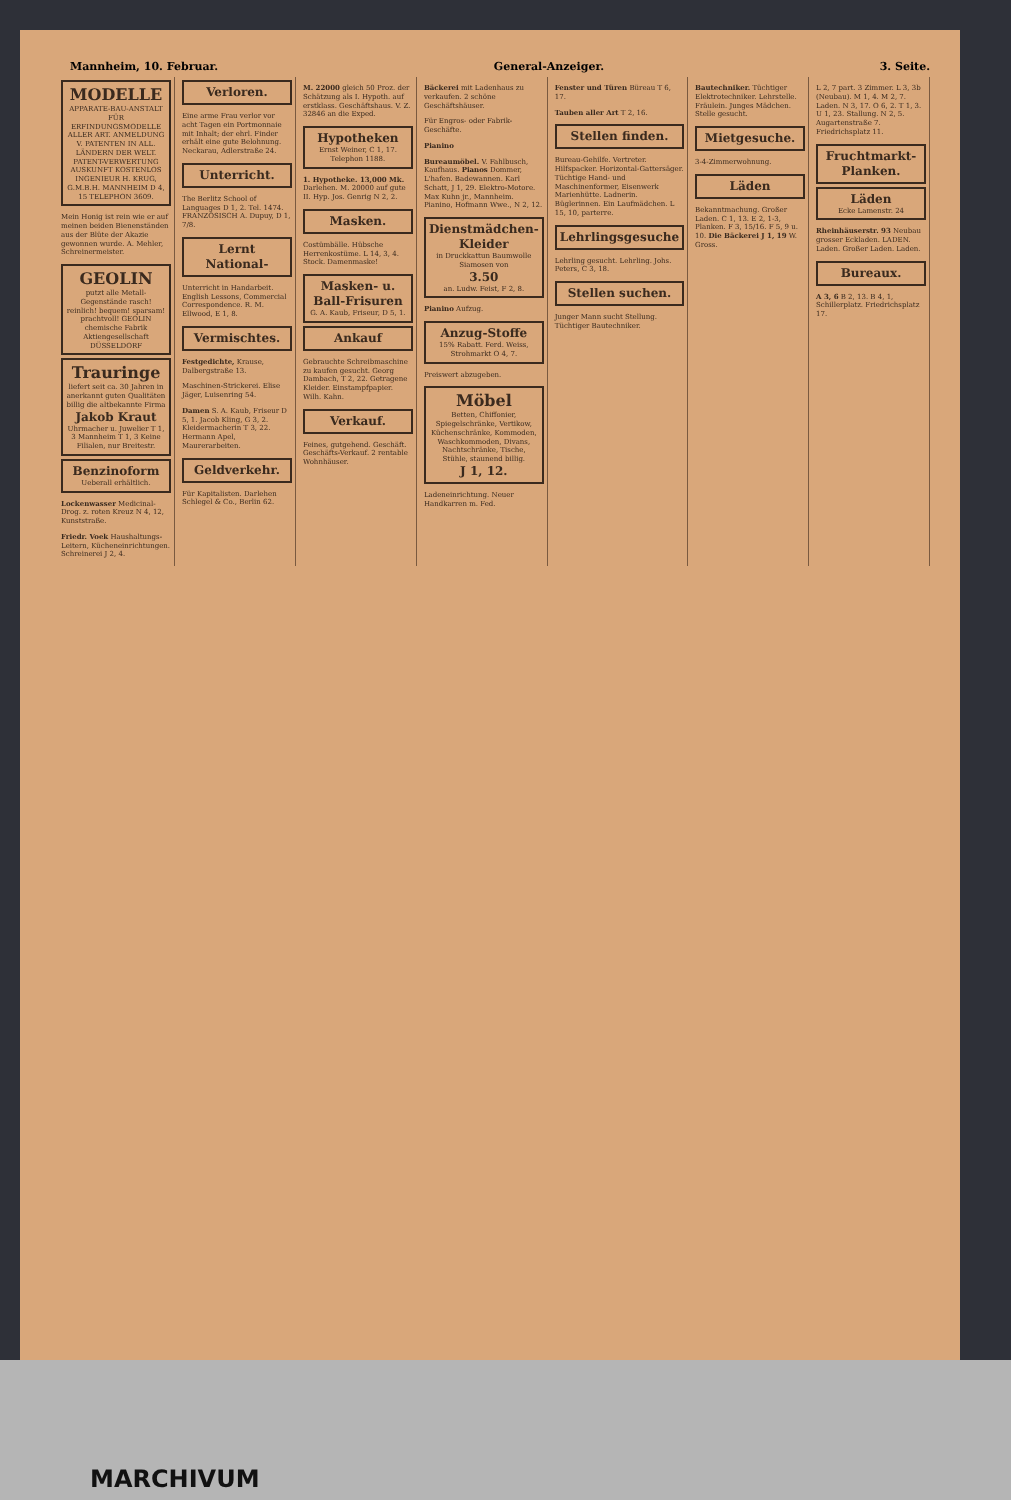Mannheim, 10. Februar. General-Anzeiger. 3. Seite.
MODELLE
APPARATE-BAU-ANSTALT FÜR ERFINDUNGSMODELLE ALLER ART. ANMELDUNG V. PATENTEN IN ALL. LÄNDERN DER WELT. PATENT-VERWERTUNG AUSKUNFT KOSTENLOS INGENIEUR H. KRUG, G.M.B.H. MANNHEIM D 4, 15 TELEPHON 3609.
Mein Honig ist rein wie er auf meinen beiden Bienenständen aus der Blüte der Akazie gewonnen wurde. A. Mehler, Schreinermeister.
GEOLIN
putzt alle Metall-Gegenstände rasch! reinlich! bequem! sparsam! prachtvoll! GEOLIN chemische Fabrik Aktiengesellschaft DÜSSELDORF
Trauringe
liefert seit ca. 30 Jahren in anerkannt guten Qualitäten billig die altbekannte Firma
Jakob Kraut
Uhrmacher u. Juwelier T 1, 3 Mannheim T 1, 3 Keine Filialen, nur Breitestr.
Benzinoform
Ueberall erhältlich.
Lockenwasser Medicinal-Drog. z. roten Kreuz N 4, 12, Kunststraße.
Friedr. Voek Haushaltungs-Leitern, Kücheneinrichtungen. Schreinerei J 2, 4.
Verloren.
Eine arme Frau verlor vor acht Tagen ein Portmonnaie mit Inhalt; der ehrl. Finder erhält eine gute Belohnung. Neckarau, Adlerstraße 24.
Unterricht.
The Berlitz School of Languages D 1, 2. Tel. 1474. FRANZÖSISCH A. Dupuy, D 1, 7/8.
Lernt National-
Unterricht in Handarbeit. English Lessons, Commercial Correspondence. R. M. Ellwood, E 1, 8.
Vermischtes.
Festgedichte, Krause, Dalbergstraße 13.
Maschinen-Strickerei. Elise Jäger, Luisenring 54.
Damen S. A. Kaub, Friseur D 5, 1. Jacob Kling, G 3, 2. Kleidermacherin T 3, 22. Hermann Apel, Maurerarbeiten.
Geldverkehr.
Für Kapitalisten. Darlehen Schlegel & Co., Berlin 62.
M. 22000 gleich 50 Proz. der Schätzung als I. Hypoth. auf erstklass. Geschäftshaus. V. Z. 32846 an die Exped.
Hypotheken
Ernst Weiner, C 1, 17. Telephon 1188.
1. Hypotheke. 13,000 Mk. Darlehen. M. 20000 auf gute II. Hyp. Jos. Genrig N 2, 2.
Masken.
Costümbälle. Hübsche Herrenkostüme. L 14, 3, 4. Stock. Damenmaske!
Masken- u. Ball-Frisuren
G. A. Kaub, Friseur, D 5, 1.
Ankauf
Gebrauchte Schreibmaschine zu kaufen gesucht. Georg Dambach, T 2, 22. Getragene Kleider. Einstampfpapier. Wilh. Kahn.
Verkauf.
Feines, gutgehend. Geschäft. Geschäfts-Verkauf. 2 rentable Wohnhäuser.
Bäckerei mit Ladenhaus zu verkaufen. 2 schöne Geschäftshäuser.
Für Engros- oder Fabrik-Geschäfte.
Pianino
Bureaumöbel. V. Fahlbusch, Kaufhaus. Pianos Dommer, L'hafen. Badewannen. Karl Schatt, J 1, 29. Elektro-Motore. Max Kuhn jr., Mannheim. Pianino, Hofmann Wwe., N 2, 12.
Dienstmädchen-Kleider
in Druckkattun Baumwolle Siamosen von
3.50
an. Ludw. Feist, F 2, 8.
Pianino Aufzug.
Anzug-Stoffe
15% Rabatt. Ferd. Weiss, Strohmarkt O 4, 7.
Preiswert abzugeben.
Möbel
Betten, Chiffonier, Spiegelschränke, Vertikow, Küchenschränke, Kommoden, Waschkommoden, Divans, Nachtschränke, Tische, Stühle, staunend billig.
J 1, 12.
Ladeneinrichtung. Neuer Handkarren m. Fed.
Fenster und Türen Büreau T 6, 17.
Tauben aller Art T 2, 16.
Stellen finden.
Bureau-Gehilfe. Vertreter. Hilfspacker. Horizontal-Gattersäger. Tüchtige Hand- und Maschinenformer, Eisenwerk Marienhütte. Ladnerin. Büglerinnen. Ein Laufmädchen. L 15, 10, parterre.
Lehrlingsgesuche
Lehrling gesucht. Lehrling. Johs. Peters, C 3, 18.
Stellen suchen.
Junger Mann sucht Stellung. Tüchtiger Bautechniker.
Bautechniker. Tüchtiger Elektrotechniker. Lehrstelle. Fräulein. Junges Mädchen. Stelle gesucht.
Mietgesuche.
3-4-Zimmerwohnung.
Läden
Bekanntmachung. Großer Laden. C 1, 13. E 2, 1-3, Planken. F 3, 15/16. F 5, 9 u. 10. Die Bäckerei J 1, 19 W. Gross.
L 2, 7 part. 3 Zimmer. L 3, 3b (Neubau). M 1, 4. M 2, 7. Laden. N 3, 17. O 6, 2. T 1, 3. U 1, 23. Stallung. N 2, 5. Augartenstraße 7. Friedrichsplatz 11.
Fruchtmarkt-Planken.
Läden
Ecke Lamenstr. 24
Rheinhäuserstr. 93 Neubau grosser Eckladen. LADEN. Laden. Großer Laden. Laden.
Bureaux.
A 3, 6 B 2, 13. B 4, 1, Schillerplatz. Friedrichsplatz 17.
MARCHIVUM